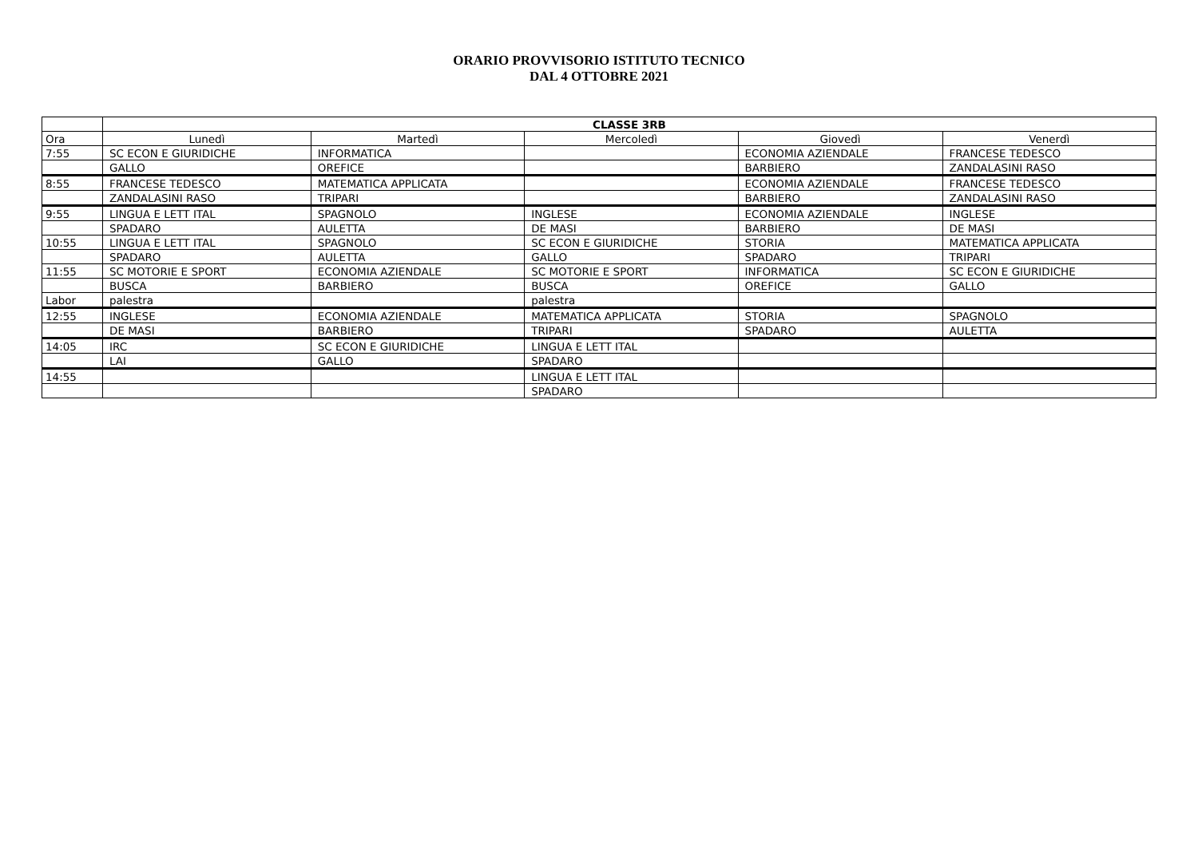ORARIO PROVVISORIO ISTITUTO TECNICO
DAL 4 OTTOBRE 2021
| | CLASSE 3RB | | | | |
| Ora | Lunedì | Martedì | Mercoledì | Giovedì | Venerdì |
| 7:55 | SC ECON E GIURIDICHE | INFORMATICA | | ECONOMIA AZIENDALE | FRANCESE TEDESCO |
| | GALLO | OREFICE | | BARBIERO | ZANDALASINI RASO |
| 8:55 | FRANCESE TEDESCO | MATEMATICA APPLICATA | | ECONOMIA AZIENDALE | FRANCESE TEDESCO |
| | ZANDALASINI RASO | TRIPARI | | BARBIERO | ZANDALASINI RASO |
| 9:55 | LINGUA E LETT ITAL | SPAGNOLO | INGLESE | ECONOMIA AZIENDALE | INGLESE |
| | SPADARO | AULETTA | DE MASI | BARBIERO | DE MASI |
| 10:55 | LINGUA E LETT ITAL | SPAGNOLO | SC ECON E GIURIDICHE | STORIA | MATEMATICA APPLICATA |
| | SPADARO | AULETTA | GALLO | SPADARO | TRIPARI |
| 11:55 | SC MOTORIE E SPORT | ECONOMIA AZIENDALE | SC MOTORIE E SPORT | INFORMATICA | SC ECON E GIURIDICHE |
| | BUSCA | BARBIERO | BUSCA | OREFICE | GALLO |
| Labor | palestra | | palestra | | |
| 12:55 | INGLESE | ECONOMIA AZIENDALE | MATEMATICA APPLICATA | STORIA | SPAGNOLO |
| | DE MASI | BARBIERO | TRIPARI | SPADARO | AULETTA |
| 14:05 | IRC | SC ECON E GIURIDICHE | LINGUA E LETT ITAL | | |
| | LAI | GALLO | SPADARO | | |
| 14:55 | | | LINGUA E LETT ITAL | | |
| | | | SPADARO | | |